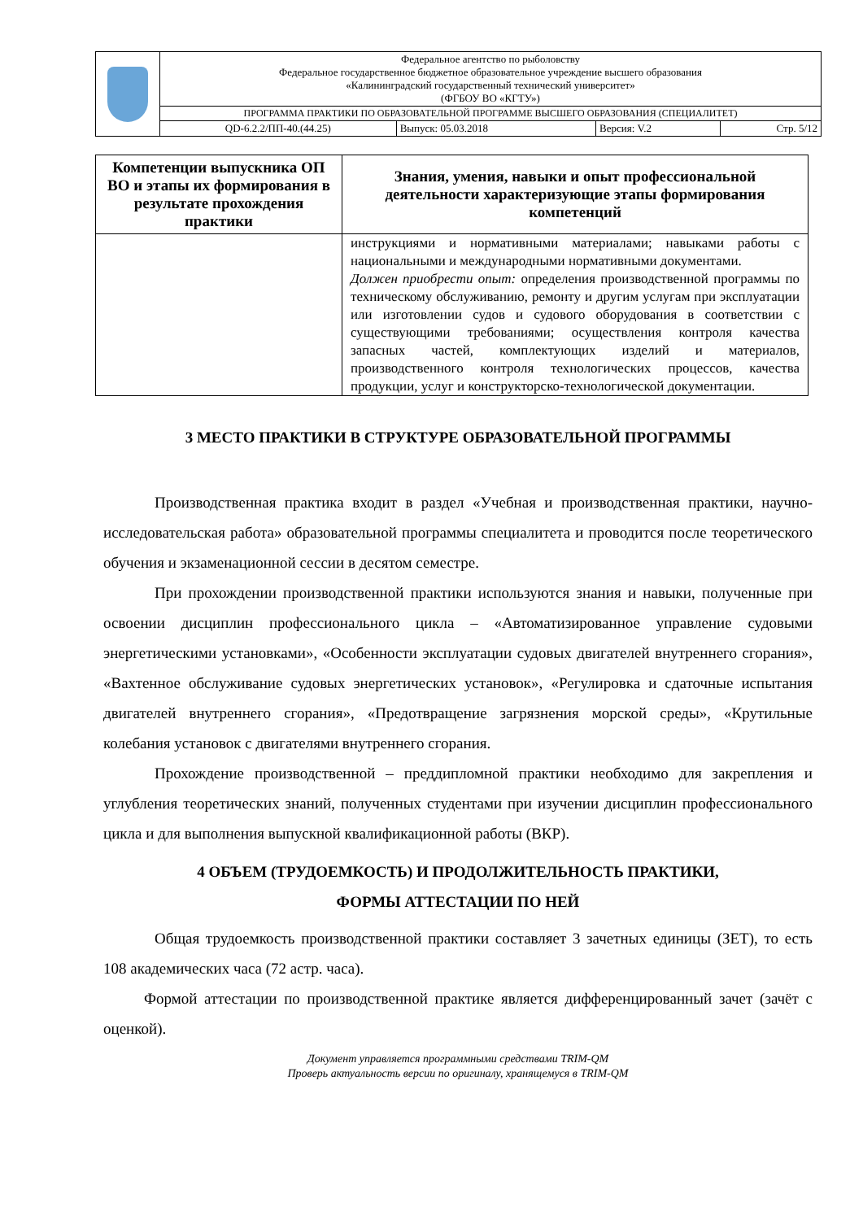| | Федеральное агентство по рыболовству Федеральное государственное бюджетное образовательное учреждение высшего образования «Калининградский государственный технический университет» (ФГБОУ ВО «КГТУ») | | | |
| | ПРОГРАММА ПРАКТИКИ ПО ОБРАЗОВАТЕЛЬНОЙ ПРОГРАММЕ ВЫСШЕГО ОБРАЗОВАНИЯ (СПЕЦИАЛИТЕТ) | | | |
| | QD-6.2.2/ПП-40.(44.25) | Выпуск: 05.03.2018 | Версия: V.2 | Стр. 5/12 |
| Компетенции выпускника ОП ВО и этапы их формирования в результате прохождения практики | Знания, умения, навыки и опыт профессиональной деятельности характеризующие этапы формирования компетенций |
| --- | --- |
| | инструкциями и нормативными материалами; навыками работы с национальными и международными нормативными документами. Должен приобрести опыт: определения производственной программы по техническому обслуживанию, ремонту и другим услугам при эксплуатации или изготовлении судов и судового оборудования в соответствии с существующими требованиями; осуществления контроля качества запасных частей, комплектующих изделий и материалов, производственного контроля технологических процессов, качества продукции, услуг и конструкторско-технологической документации. |
3 МЕСТО ПРАКТИКИ В СТРУКТУРЕ ОБРАЗОВАТЕЛЬНОЙ ПРОГРАММЫ
Производственная практика входит в раздел «Учебная и производственная практики, научно-исследовательская работа» образовательной программы специалитета и проводится после теоретического обучения и экзаменационной сессии в десятом семестре.
При прохождении производственной практики используются знания и навыки, полученные при освоении дисциплин профессионального цикла – «Автоматизированное управление судовыми энергетическими установками», «Особенности эксплуатации судовых двигателей внутреннего сгорания», «Вахтенное обслуживание судовых энергетических установок», «Регулировка и сдаточные испытания двигателей внутреннего сгорания», «Предотвращение загрязнения морской среды», «Крутильные колебания установок с двигателями внутреннего сгорания.
Прохождение производственной – преддипломной практики необходимо для закрепления и углубления теоретических знаний, полученных студентами при изучении дисциплин профессионального цикла и для выполнения выпускной квалификационной работы (ВКР).
4 ОБЪЕМ (ТРУДОЕМКОСТЬ) И ПРОДОЛЖИТЕЛЬНОСТЬ ПРАКТИКИ,
ФОРМЫ АТТЕСТАЦИИ ПО НЕЙ
Общая трудоемкость производственной практики составляет 3 зачетных единицы (ЗЕТ), то есть 108 академических часа (72 астр. часа).
Формой аттестации по производственной практике является дифференцированный зачет (зачёт с оценкой).
Документ управляется программными средствами TRIM-QM
Проверь актуальность версии по оригиналу, хранящемуся в TRIM-QM